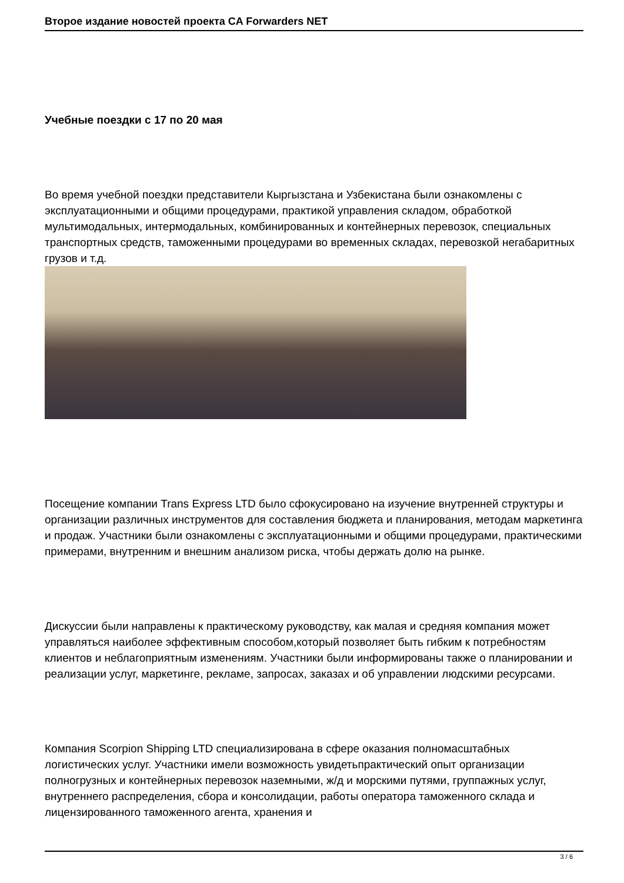Второе издание новостей проекта CA Forwarders NET
Учебные поездки с 17 по 20 мая
Во время учебной поездки представители Кыргызстана и Узбекистана были ознакомлены с эксплуатационными и общими процедурами, практикой управления складом, обработкой мультимодальных, интермодальных, комбинированных и контейнерных перевозок, специальных транспортных средств, таможенными процедурами во временных складах, перевозкой негабаритных грузов и т.д.
Посещение компании Trans Express LTD было сфокусировано на изучение внутренней структуры и организации различных инструментов для составления бюджета и планирования, методам маркетинга и продаж. Участники были ознакомлены с эксплуатационными и общими процедурами, практическими примерами, внутренним и внешним анализом риска, чтобы держать долю на рынке.
Дискуссии были направлены к практическому руководству, как малая и средняя компания может управляться наиболее эффективным способом,который позволяет быть гибким к потребностям клиентов и неблагоприятным изменениям. Участники были информированы также о планировании и реализации услуг, маркетинге, рекламе, запросах, заказах и об управлении людскими ресурсами.
Компания Scorpion Shipping LTD специализирована в сфере оказания полномасштабных логистических услуг. Участники имели возможность увидетьпрактический опыт организации полногрузных и контейнерных перевозок наземными, ж/д и морскими путями, группажных услуг, внутреннего распределения, сбора и консолидации, работы оператора таможенного склада и лицензированного таможенного агента, хранения и
3 / 6